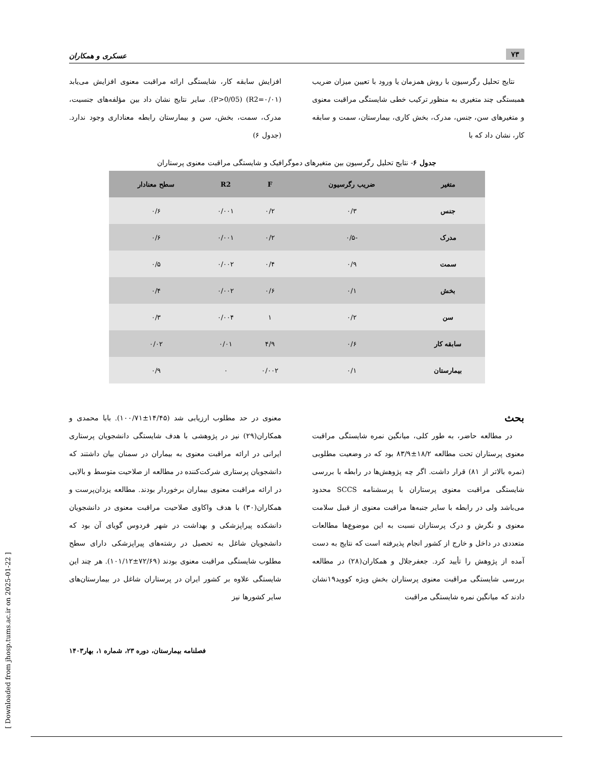۷۳ عسکری و همکاران
نتایج تحلیل رگرسیون با روش همزمان یا ورود با تعیین میزان ضریب همبستگی چند متغیری به منظور ترکیب خطی شایستگی مراقبت معنوی و متغیرهای سن، جنس، مدرک، بخش کاری، بیمارستان، سمت و سابقه کار، نشان داد که با
افزایش سابقه کار، شایستگی ارائه مراقبت معنوی افزایش می‌یابد (R2=۰/۰۱) (P>0/05). سایر نتایج نشان داد بین مؤلفه‌های جنسیت، مدرک، سمت، بخش، سن و بیمارستان رابطه معناداری وجود ندارد. (جدول ۶)
جدول ۶- نتایج تحلیل رگرسیون بین متغیرهای دموگرافیک و شایستگی مراقبت معنوی پرستاران
| متغیر | ضریب رگرسیون | F | R2 | سطح معنادار |
| --- | --- | --- | --- | --- |
| جنس | ۰/۳ | ۰/۲ | ۰/۰۰۱ | ۰/۶ |
| مدرک | -۰/۵ | ۰/۲ | ۰/۰۰۱ | ۰/۶ |
| سمت | ۰/۹ | ۰/۴ | ۰/۰۰۲ | ۰/۵ |
| بخش | ۰/۱ | ۰/۶ | ۰/۰۰۲ | ۰/۴ |
| سن | ۰/۲ | ۱ | ۰/۰۰۴ | ۰/۳ |
| سابقه کار | ۰/۶ | ۴/۹ | ۰/۰۱ | ۰/۰۲ |
| بیمارستان | ۰/۱ | ۰/۰۰۲ | ۰ | ۰/۹ |
بحث
در مطالعه حاضر، به طور کلی، میانگین نمره شایستگی مراقبت معنوی پرستاران تحت مطالعه ۱۸/۲±۸۳/۹ بود که در وضعیت مطلوبی (نمره بالاتر از ۸۱) قرار داشت. اگر چه پژوهش‌ها در رابطه با بررسی شایستگی مراقبت معنوی پرستاران با پرسشنامه SCCS محدود می‌باشد ولی در رابطه با سایر جنبه‌ها مراقبت معنوی از قبیل سلامت معنوی و نگرش و درک پرستاران نسبت به این موضوع‌ها مطالعات متعددی در داخل و خارج از کشور انجام پذیرفته است که نتایج به دست آمده از پژوهش را تأیید کرد. جعفرجلال و همکاران(۲۸) در مطالعه بررسی شایستگی مراقبت معنوی پرستاران بخش ویژه کووید۱۹نشان دادند که میانگین نمره شایستگی مراقبت
معنوی در حد مطلوب ارزیابی شد (۱۴/۴۵±۱۰۰/۷۱). بابا محمدی و همکاران(۲۹) نیز در پژوهشی با هدف شایستگی دانشجویان پرستاری ایرانی در ارائه مراقبت معنوی به بیماران در سمنان بیان داشتند که دانشجویان پرستاری شرکت‌کننده در مطالعه از صلاحیت متوسط و بالایی در ارائه مراقبت معنوی بیماران برخوردار بودند. مطالعه یزدان‌پرست و همکاران(۳۰) با هدف واکاوی صلاحیت مراقبت معنوی در دانشجویان دانشکده پیراپزشکی و بهداشت در شهر فردوس گویای آن بود که دانشجویان شاغل به تحصیل در رشته‌های پیراپزشکی دارای سطح مطلوب شایستگی مراقبت معنوی بودند (۷۲/۶۹±۱۰۱/۱۲). هر چند این شایستگی علاوه بر کشور ایران در پرستاران شاغل در بیمارستان‌های سایر کشورها نیز
فصلنامه بیمارستان، دوره ۲۳، شماره ۱، بهار۱۴۰۳
[ Downloaded from jhosp.tums.ac.ir on 2025-01-22 ]